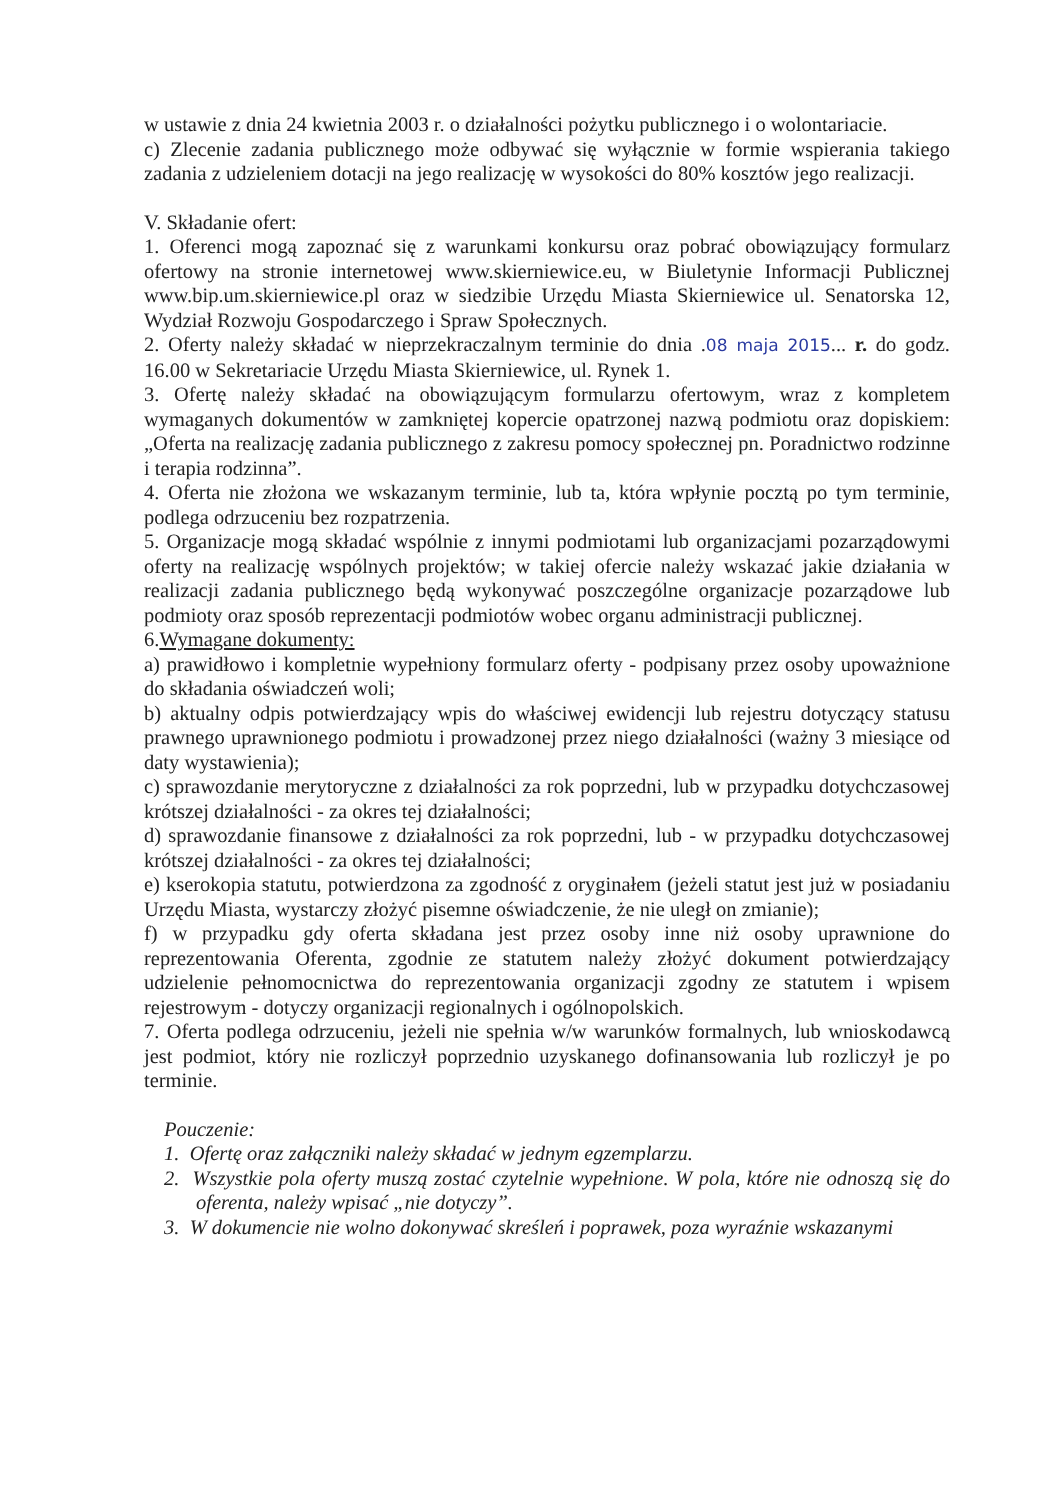w ustawie z dnia 24 kwietnia 2003 r. o działalności pożytku publicznego i o wolontariacie.
c) Zlecenie zadania publicznego może odbywać się wyłącznie w formie wspierania takiego zadania z udzieleniem dotacji na jego realizację w wysokości do 80% kosztów jego realizacji.
V. Składanie ofert:
1. Oferenci mogą zapoznać się z warunkami konkursu oraz pobrać obowiązujący formularz ofertowy na stronie internetowej www.skierniewice.eu, w Biuletynie Informacji Publicznej www.bip.um.skierniewice.pl oraz w siedzibie Urzędu Miasta Skierniewice ul. Senatorska 12, Wydział Rozwoju Gospodarczego i Spraw Społecznych.
2. Oferty należy składać w nieprzekraczalnym terminie do dnia .08 maja 2015... r. do godz. 16.00 w Sekretariacie Urzędu Miasta Skierniewice, ul. Rynek 1.
3. Ofertę należy składać na obowiązującym formularzu ofertowym, wraz z kompletem wymaganych dokumentów w zamkniętej kopercie opatrzonej nazwą podmiotu oraz dopiskiem: „Oferta na realizację zadania publicznego z zakresu pomocy społecznej pn. Poradnictwo rodzinne i terapia rodzinna”.
4. Oferta nie złożona we wskazanym terminie, lub ta, która wpłynie pocztą po tym terminie, podlega odrzuceniu bez rozpatrzenia.
5. Organizacje mogą składać wspólnie z innymi podmiotami lub organizacjami pozarządowymi oferty na realizację wspólnych projektów; w takiej ofercie należy wskazać jakie działania w realizacji zadania publicznego będą wykonywać poszczególne organizacje pozarządowe lub podmioty oraz sposób reprezentacji podmiotów wobec organu administracji publicznej.
6.Wymagane dokumenty:
a) prawidłowo i kompletnie wypełniony formularz oferty - podpisany przez osoby upoważnione do składania oświadczeń woli;
b) aktualny odpis potwierdzający wpis do właściwej ewidencji lub rejestru dotyczący statusu prawnego uprawnionego podmiotu i prowadzonej przez niego działalności (ważny 3 miesiące od daty wystawienia);
c) sprawozdanie merytoryczne z działalności za rok poprzedni, lub w przypadku dotychczasowej krótszej działalności - za okres tej działalności;
d) sprawozdanie finansowe z działalności za rok poprzedni, lub - w przypadku dotychczasowej krótszej działalności - za okres tej działalności;
e) kserokopia statutu, potwierdzona za zgodność z oryginałem (jeżeli statut jest już w posiadaniu Urzędu Miasta, wystarczy złożyć pisemne oświadczenie, że nie uległ on zmianie);
f) w przypadku gdy oferta składana jest przez osoby inne niż osoby uprawnione do reprezentowania Oferenta, zgodnie ze statutem należy złożyć dokument potwierdzający udzielenie pełnomocnictwa do reprezentowania organizacji zgodny ze statutem i wpisem rejestrowym - dotyczy organizacji regionalnych i ogólnopolskich.
7. Oferta podlega odrzuceniu, jeżeli nie spełnia w/w warunków formalnych, lub wnioskodawcą jest podmiot, który nie rozliczył poprzednio uzyskanego dofinansowania lub rozliczył je po terminie.
Pouczenie:
1. Ofertę oraz załączniki należy składać w jednym egzemplarzu.
2. Wszystkie pola oferty muszą zostać czytelnie wypełnione. W pola, które nie odnoszą się do oferenta, należy wpisać „nie dotyczy”.
3. W dokumencie nie wolno dokonywać skreśleń i poprawek, poza wyraźnie wskazanymi